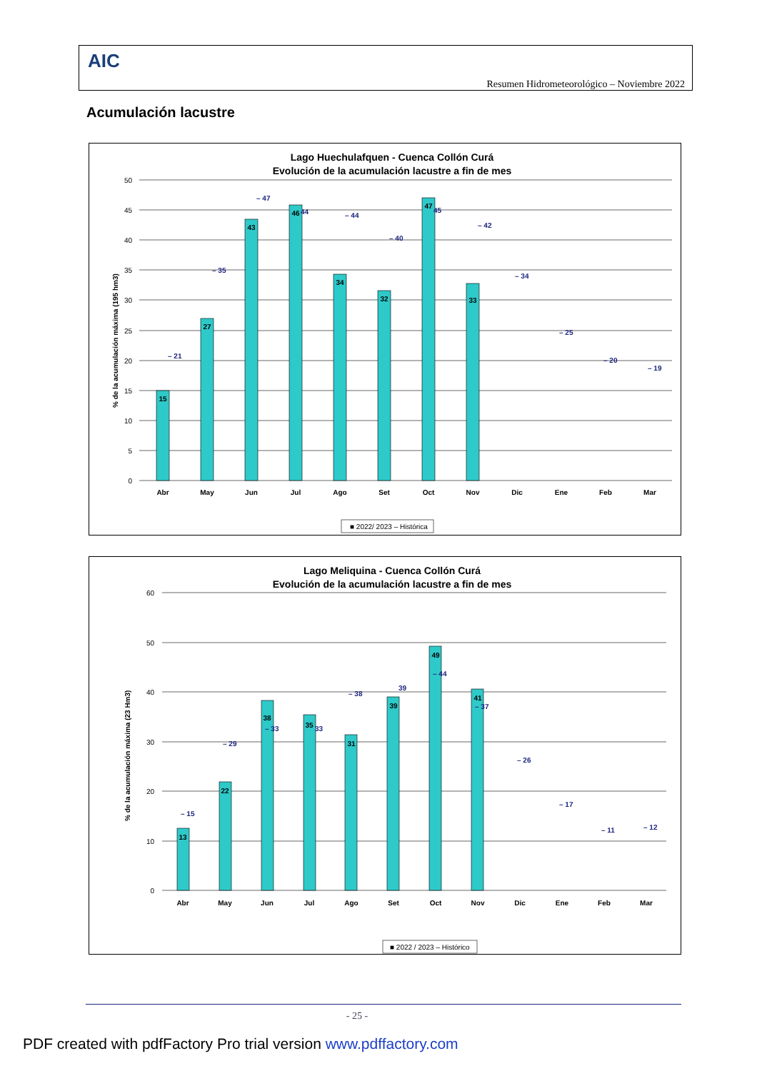AIC
Resumen Hidrometeorológico – Noviembre 2022
Acumulación lacustre
Lago Huechulafquen - Cuenca Collón Curá
Evolución de la acumulación lacustre a fin de mes
% de la acumulación máxima (195 hm3)
50
45
40
35
30
25
20
15
10
5
0
15
27
43
46
34
32
47
33
– 21
– 35
– 47
44
– 44
– 40
45
– 42
– 34
– 25
– 20
– 19
Abr
May
Jun
Jul
Ago
Set
Oct
Nov
Dic
Ene
Feb
Mar
■ 2022/ 2023 – Histórica
Lago Meliquina - Cuenca Collón Curá
Evolución de la acumulación lacustre a fin de mes
% de la acumulación máxima (23 Hm3)
60
50
40
30
20
10
0
13
22
38
35
31
39
49
41
– 15
– 29
– 33
33
– 38
39
– 44
– 37
– 26
– 17
– 11
– 12
Abr
May
Jun
Jul
Ago
Set
Oct
Nov
Dic
Ene
Feb
Mar
■ 2022 / 2023 – Histórico
- 25 -
PDF created with pdfFactory Pro trial version www.pdffactory.com